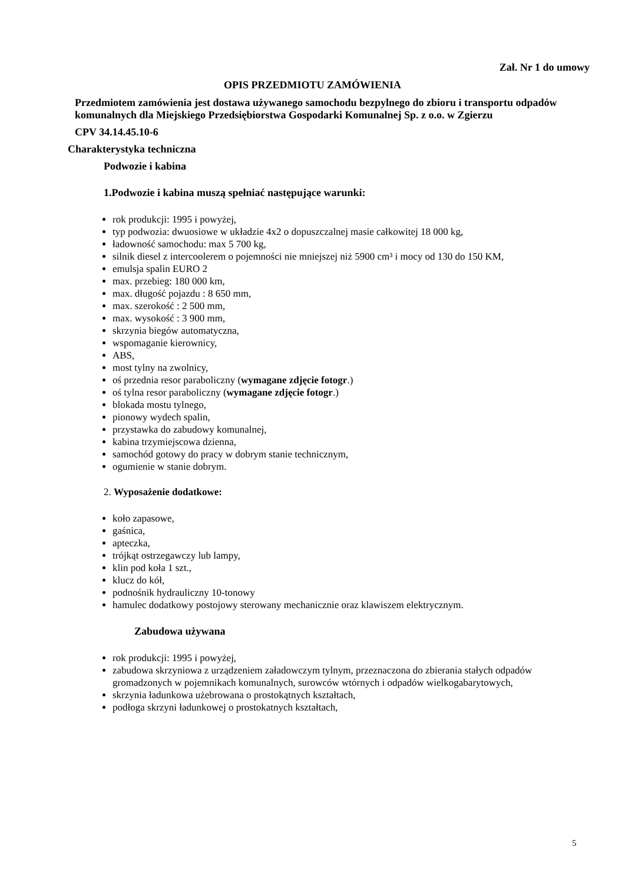Zał. Nr 1 do umowy
OPIS PRZEDMIOTU ZAMÓWIENIA
Przedmiotem zamówienia jest dostawa używanego samochodu bezpylnego do zbioru i transportu odpadów komunalnych dla Miejskiego Przedsiębiorstwa Gospodarki Komunalnej Sp. z o.o. w Zgierzu
CPV 34.14.45.10-6
Charakterystyka techniczna
Podwozie i kabina
1.Podwozie i kabina muszą spełniać następujące warunki:
rok produkcji: 1995 i powyżej,
typ podwozia: dwuosiowe w układzie 4x2 o dopuszczalnej masie całkowitej 18 000 kg,
ładowność samochodu: max 5 700 kg,
silnik diesel z intercoolerem o pojemności nie mniejszej niż 5900 cm³ i mocy od 130 do 150 KM,
emulsja spalin EURO 2
max. przebieg: 180 000 km,
max. długość pojazdu : 8 650 mm,
max. szerokość : 2 500 mm,
max. wysokość : 3 900 mm,
skrzynia biegów automatyczna,
wspomaganie kierownicy,
ABS,
most tylny na zwolnicy,
oś przednia resor paraboliczny (wymagane zdjęcie fotogr.)
oś tylna resor paraboliczny (wymagane zdjęcie fotogr.)
blokada mostu tylnego,
pionowy wydech spalin,
przystawka do zabudowy komunalnej,
kabina trzymiejscowa dzienna,
samochód gotowy do pracy w dobrym stanie technicznym,
ogumienie w stanie dobrym.
2. Wyposażenie dodatkowe:
koło zapasowe,
gaśnica,
apteczka,
trójkąt ostrzegawczy lub lampy,
klin pod koła 1 szt.,
klucz do kół,
podnośnik hydrauliczny 10-tonowy
hamulec dodatkowy postojowy sterowany mechanicznie oraz klawiszem elektrycznym.
Zabudowa używana
rok produkcji: 1995 i powyżej,
zabudowa skrzyniowa z urządzeniem załadowczym tylnym, przeznaczona do zbierania stałych odpadów gromadzonych w pojemnikach komunalnych, surowców wtórnych i odpadów wielkogabarytowych,
skrzynia ładunkowa użebrowana o prostokątnych kształtach,
podłoga skrzyni ładunkowej o prostokatnych kształtach,
5